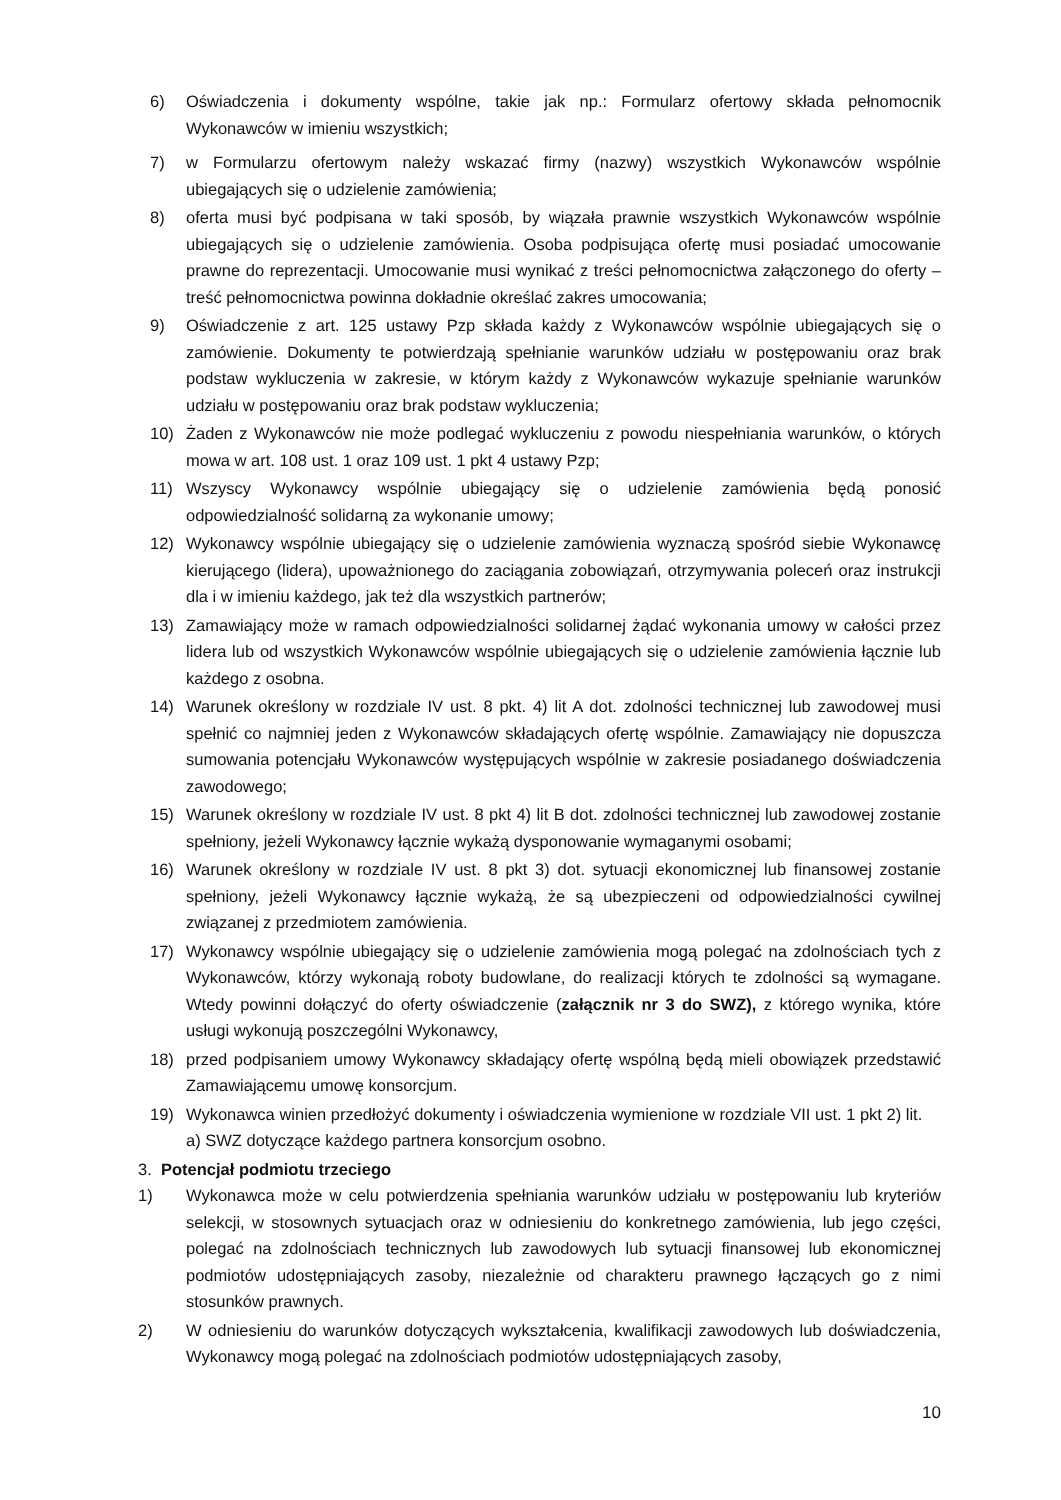6) Oświadczenia i dokumenty wspólne, takie jak np.: Formularz ofertowy składa pełnomocnik Wykonawców w imieniu wszystkich;
7) w Formularzu ofertowym należy wskazać firmy (nazwy) wszystkich Wykonawców wspólnie ubiegających się o udzielenie zamówienia;
8) oferta musi być podpisana w taki sposób, by wiązała prawnie wszystkich Wykonawców wspólnie ubiegających się o udzielenie zamówienia. Osoba podpisująca ofertę musi posiadać umocowanie prawne do reprezentacji. Umocowanie musi wynikać z treści pełnomocnictwa załączonego do oferty – treść pełnomocnictwa powinna dokładnie określać zakres umocowania;
9) Oświadczenie z art. 125 ustawy Pzp składa każdy z Wykonawców wspólnie ubiegających się o zamówienie. Dokumenty te potwierdzają spełnianie warunków udziału w postępowaniu oraz brak podstaw wykluczenia w zakresie, w którym każdy z Wykonawców wykazuje spełnianie warunków udziału w postępowaniu oraz brak podstaw wykluczenia;
10) Żaden z Wykonawców nie może podlegać wykluczeniu z powodu niespełniania warunków, o których mowa w art. 108 ust. 1 oraz 109 ust. 1 pkt 4 ustawy Pzp;
11) Wszyscy Wykonawcy wspólnie ubiegający się o udzielenie zamówienia będą ponosić odpowiedzialność solidarną za wykonanie umowy;
12) Wykonawcy wspólnie ubiegający się o udzielenie zamówienia wyznaczą spośród siebie Wykonawcę kierującego (lidera), upoważnionego do zaciągania zobowiązań, otrzymywania poleceń oraz instrukcji dla i w imieniu każdego, jak też dla wszystkich partnerów;
13) Zamawiający może w ramach odpowiedzialności solidarnej żądać wykonania umowy w całości przez lidera lub od wszystkich Wykonawców wspólnie ubiegających się o udzielenie zamówienia łącznie lub każdego z osobna.
14) Warunek określony w rozdziale IV ust. 8 pkt. 4) lit A dot. zdolności technicznej lub zawodowej musi spełnić co najmniej jeden z Wykonawców składających ofertę wspólnie. Zamawiający nie dopuszcza sumowania potencjału Wykonawców występujących wspólnie w zakresie posiadanego doświadczenia zawodowego;
15) Warunek określony w rozdziale IV ust. 8 pkt 4) lit B dot. zdolności technicznej lub zawodowej zostanie spełniony, jeżeli Wykonawcy łącznie wykażą dysponowanie wymaganymi osobami;
16) Warunek określony w rozdziale IV ust. 8 pkt 3) dot. sytuacji ekonomicznej lub finansowej zostanie spełniony, jeżeli Wykonawcy łącznie wykażą, że są ubezpieczeni od odpowiedzialności cywilnej związanej z przedmiotem zamówienia.
17) Wykonawcy wspólnie ubiegający się o udzielenie zamówienia mogą polegać na zdolnościach tych z Wykonawców, którzy wykonają roboty budowlane, do realizacji których te zdolności są wymagane. Wtedy powinni dołączyć do oferty oświadczenie (załącznik nr 3 do SWZ), z którego wynika, które usługi wykonują poszczególni Wykonawcy,
18) przed podpisaniem umowy Wykonawcy składający ofertę wspólną będą mieli obowiązek przedstawić Zamawiającemu umowę konsorcjum.
19) Wykonawca winien przedłożyć dokumenty i oświadczenia wymienione w rozdziale VII ust. 1 pkt 2) lit. a) SWZ dotyczące każdego partnera konsorcjum osobno.
3. Potencjał podmiotu trzeciego
1) Wykonawca może w celu potwierdzenia spełniania warunków udziału w postępowaniu lub kryteriów selekcji, w stosownych sytuacjach oraz w odniesieniu do konkretnego zamówienia, lub jego części, polegać na zdolnościach technicznych lub zawodowych lub sytuacji finansowej lub ekonomicznej podmiotów udostępniających zasoby, niezależnie od charakteru prawnego łączących go z nimi stosunków prawnych.
2) W odniesieniu do warunków dotyczących wykształcenia, kwalifikacji zawodowych lub doświadczenia, Wykonawcy mogą polegać na zdolnościach podmiotów udostępniających zasoby,
10